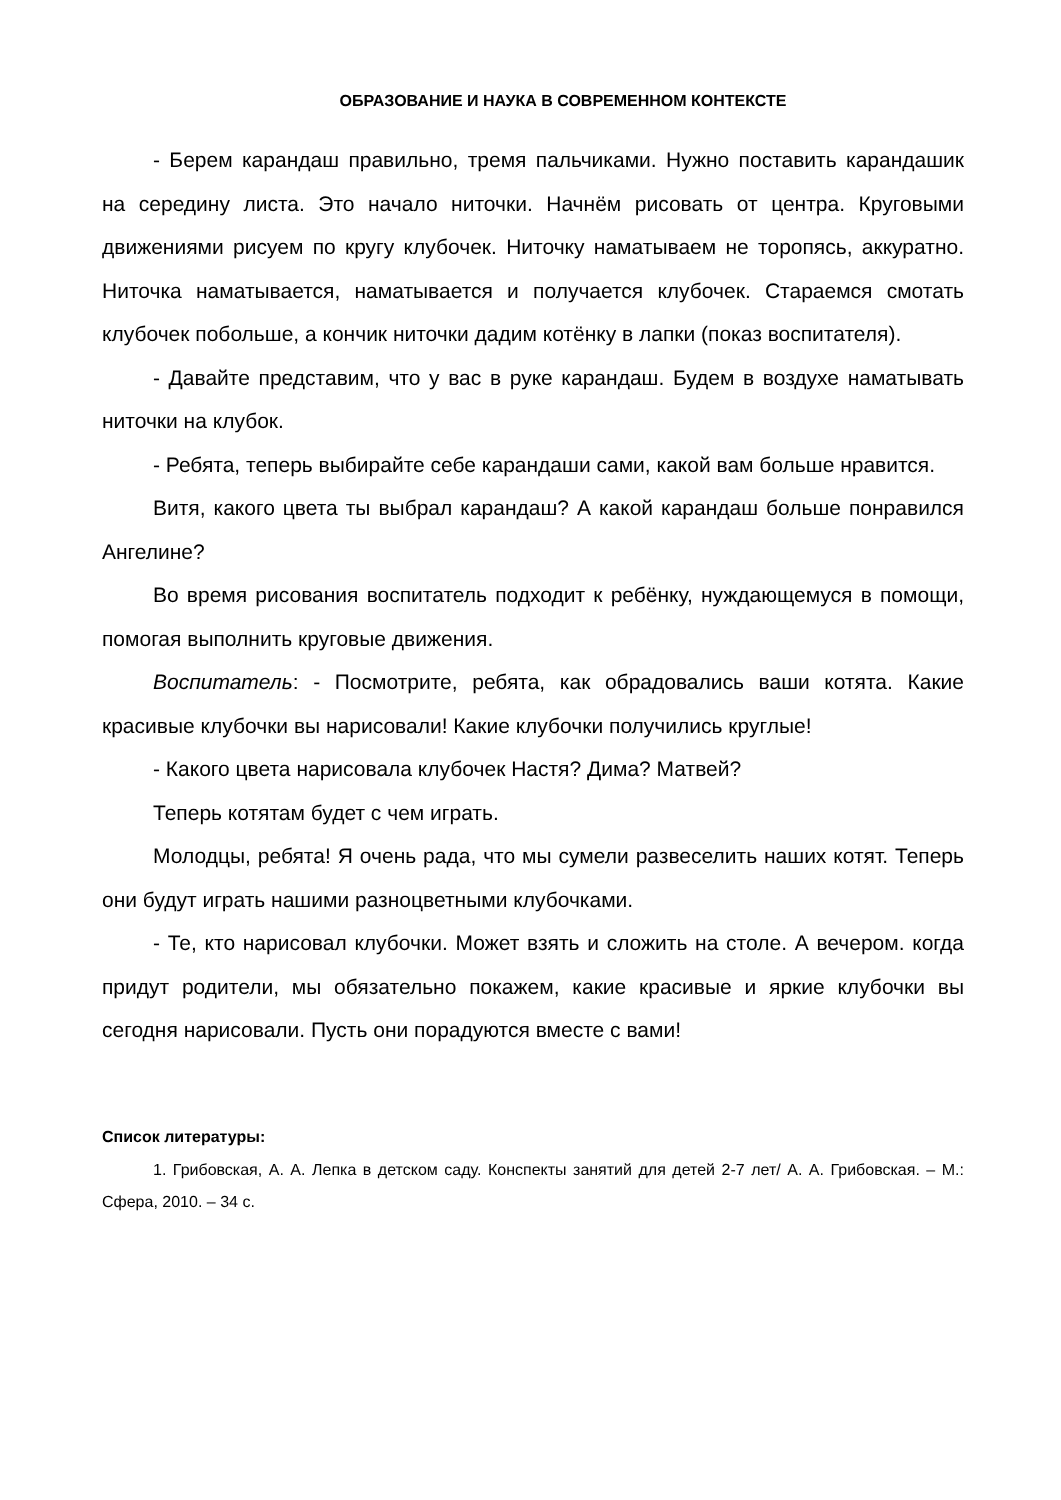ОБРАЗОВАНИЕ И НАУКА В СОВРЕМЕННОМ КОНТЕКСТЕ
- Берем карандаш правильно, тремя пальчиками. Нужно поставить карандашик на середину листа. Это начало ниточки. Начнём рисовать от центра. Круговыми движениями рисуем по кругу клубочек. Ниточку наматываем не торопясь, аккуратно. Ниточка наматывается, наматывается и получается клубочек. Стараемся смотать клубочек побольше, а кончик ниточки дадим котёнку в лапки (показ воспитателя).
- Давайте представим, что у вас в руке карандаш. Будем в воздухе наматывать ниточки на клубок.
- Ребята, теперь выбирайте себе карандаши сами, какой вам больше нравится.
Витя, какого цвета ты выбрал карандаш? А какой карандаш больше понравился Ангелине?
Во время рисования воспитатель подходит к ребёнку, нуждающемуся в помощи, помогая выполнить круговые движения.
Воспитатель: - Посмотрите, ребята, как обрадовались ваши котята. Какие красивые клубочки вы нарисовали! Какие клубочки получились круглые!
- Какого цвета нарисовала клубочек Настя? Дима? Матвей?
Теперь котятам будет с чем играть.
Молодцы, ребята! Я очень рада, что мы сумели развеселить наших котят. Теперь они будут играть нашими разноцветными клубочками.
- Те, кто нарисовал клубочки. Может взять и сложить на столе. А вечером. когда придут родители, мы обязательно покажем, какие красивые и яркие клубочки вы сегодня нарисовали. Пусть они порадуются вместе с вами!
Список литературы:
1. Грибовская, А. А. Лепка в детском саду. Конспекты занятий для детей 2-7 лет/ А. А. Грибовская. – М.: Сфера, 2010. – 34 с.